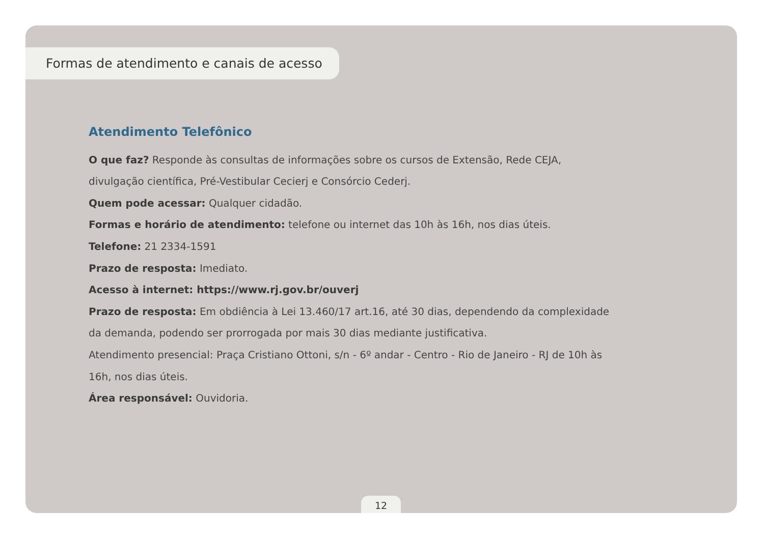Formas de atendimento e canais de acesso
Atendimento Telefônico
O que faz? Responde às consultas de informações sobre os cursos de Extensão, Rede CEJA, divulgação científica, Pré-Vestibular Cecierj e Consórcio Cederj.
Quem pode acessar: Qualquer cidadão.
Formas e horário de atendimento: telefone ou internet das 10h às 16h, nos dias úteis.
Telefone: 21 2334-1591
Prazo de resposta: Imediato.
Acesso à internet: https://www.rj.gov.br/ouverj
Prazo de resposta: Em obdiência à Lei 13.460/17 art.16, até 30 dias, dependendo da complexidade da demanda, podendo ser prorrogada por mais 30 dias mediante justificativa.
Atendimento presencial: Praça Cristiano Ottoni, s/n - 6º andar - Centro - Rio de Janeiro - RJ de 10h às 16h, nos dias úteis.
Área responsável: Ouvidoria.
12